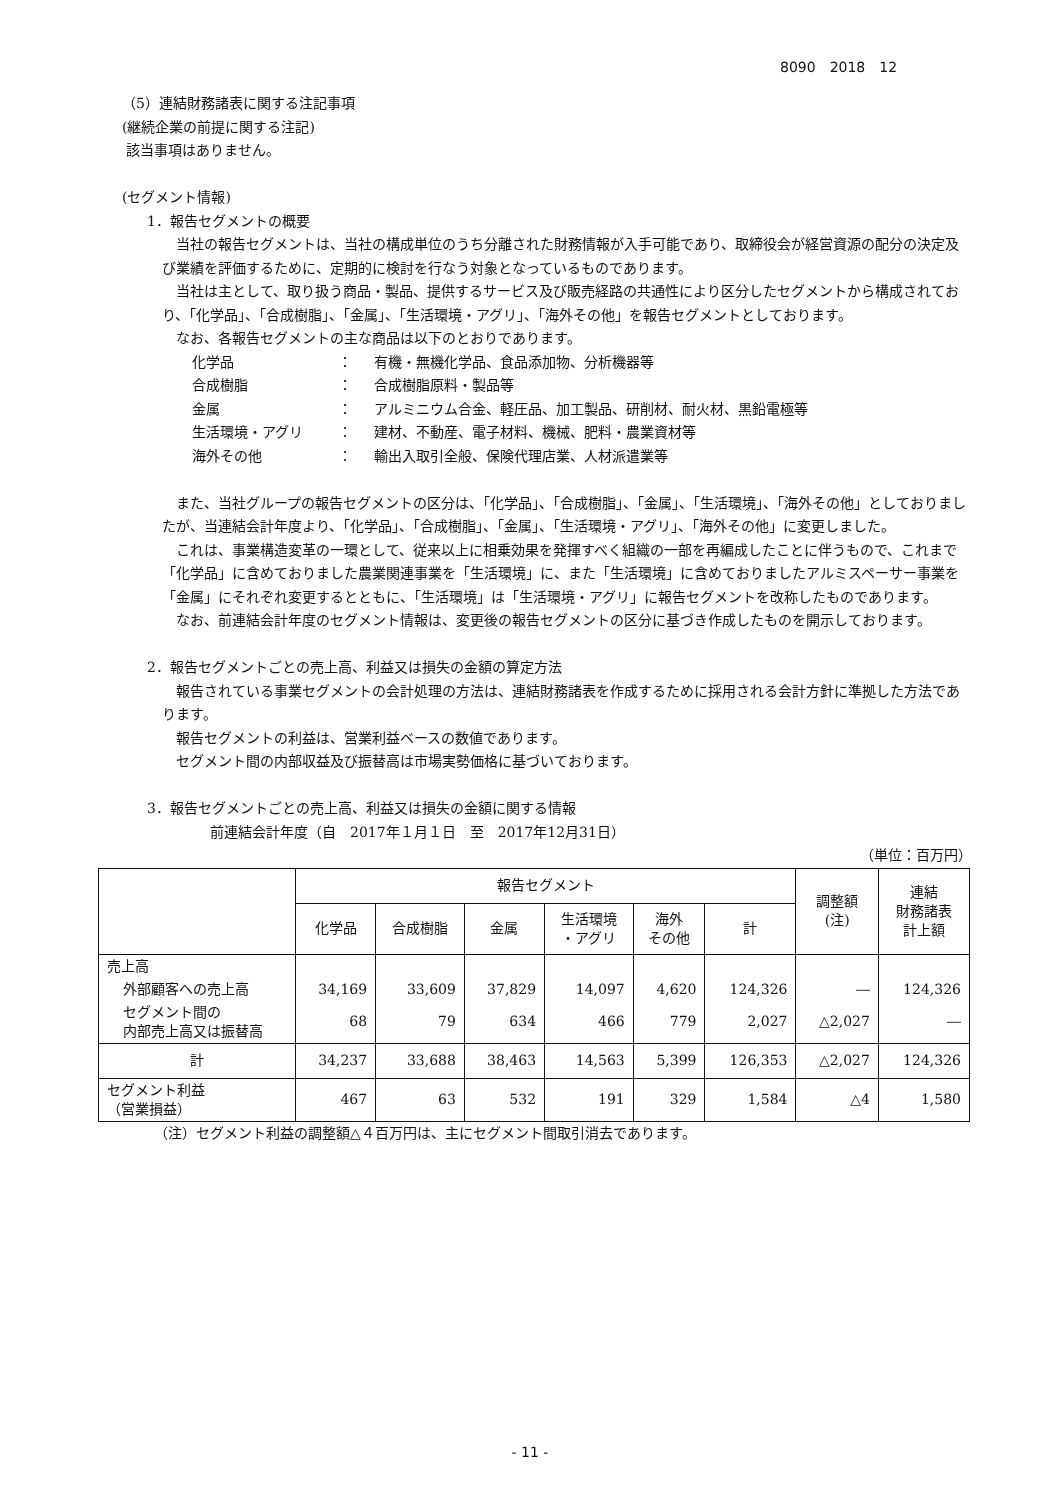8090　2018　12
（5）連結財務諸表に関する注記事項
(継続企業の前提に関する注記)
該当事項はありません。
(セグメント情報)
1．報告セグメントの概要
当社の報告セグメントは、当社の構成単位のうち分離された財務情報が入手可能であり、取締役会が経営資源の配分の決定及び業績を評価するために、定期的に検討を行なう対象となっているものであります。
当社は主として、取り扱う商品・製品、提供するサービス及び販売経路の共通性により区分したセグメントから構成されており、「化学品」、「合成樹脂」、「金属」、「生活環境・アグリ」、「海外その他」を報告セグメントとしております。
なお、各報告セグメントの主な商品は以下のとおりであります。
| 化学品 | ： | 有機・無機化学品、食品添加物、分析機器等 |
| 合成樹脂 | ： | 合成樹脂原料・製品等 |
| 金属 | ： | アルミニウム合金、軽圧品、加工製品、研削材、耐火材、黒鉛電極等 |
| 生活環境・アグリ | ： | 建材、不動産、電子材料、機械、肥料・農業資材等 |
| 海外その他 | ： | 輸出入取引全般、保険代理店業、人材派遣業等 |
また、当社グループの報告セグメントの区分は、「化学品」、「合成樹脂」、「金属」、「生活環境」、「海外その他」としておりましたが、当連結会計年度より、「化学品」、「合成樹脂」、「金属」、「生活環境・アグリ」、「海外その他」に変更しました。
これは、事業構造変革の一環として、従来以上に相乗効果を発揮すべく組織の一部を再編成したことに伴うもので、これまで「化学品」に含めておりました農業関連事業を「生活環境」に、また「生活環境」に含めておりましたアルミスペーサー事業を「金属」にそれぞれ変更するとともに、「生活環境」は「生活環境・アグリ」に報告セグメントを改称したものであります。
なお、前連結会計年度のセグメント情報は、変更後の報告セグメントの区分に基づき作成したものを開示しております。
2．報告セグメントごとの売上高、利益又は損失の金額の算定方法
報告されている事業セグメントの会計処理の方法は、連結財務諸表を作成するために採用される会計方針に準拠した方法であります。
報告セグメントの利益は、営業利益ベースの数値であります。
セグメント間の内部収益及び振替高は市場実勢価格に基づいております。
3．報告セグメントごとの売上高、利益又は損失の金額に関する情報
前連結会計年度（自　2017年１月１日　至　2017年12月31日）
（単位：百万円）
| | 報告セグメント | | | | | | 調整額 (注) | 連結 財務諸表 計上額 |
| | 化学品 | 合成樹脂 | 金属 | 生活環境 ・アグリ | 海外 その他 | 計 | | |
| 売上高 | | | | | | | | |
| 外部顧客への売上高 | 34,169 | 33,609 | 37,829 | 14,097 | 4,620 | 124,326 | ― | 124,326 |
| セグメント間の 内部売上高又は振替高 | 68 | 79 | 634 | 466 | 779 | 2,027 | △2,027 | ― |
| 計 | 34,237 | 33,688 | 38,463 | 14,563 | 5,399 | 126,353 | △2,027 | 124,326 |
| セグメント利益 （営業損益） | 467 | 63 | 532 | 191 | 329 | 1,584 | △4 | 1,580 |
（注）セグメント利益の調整額△４百万円は、主にセグメント間取引消去であります。
- 11 -